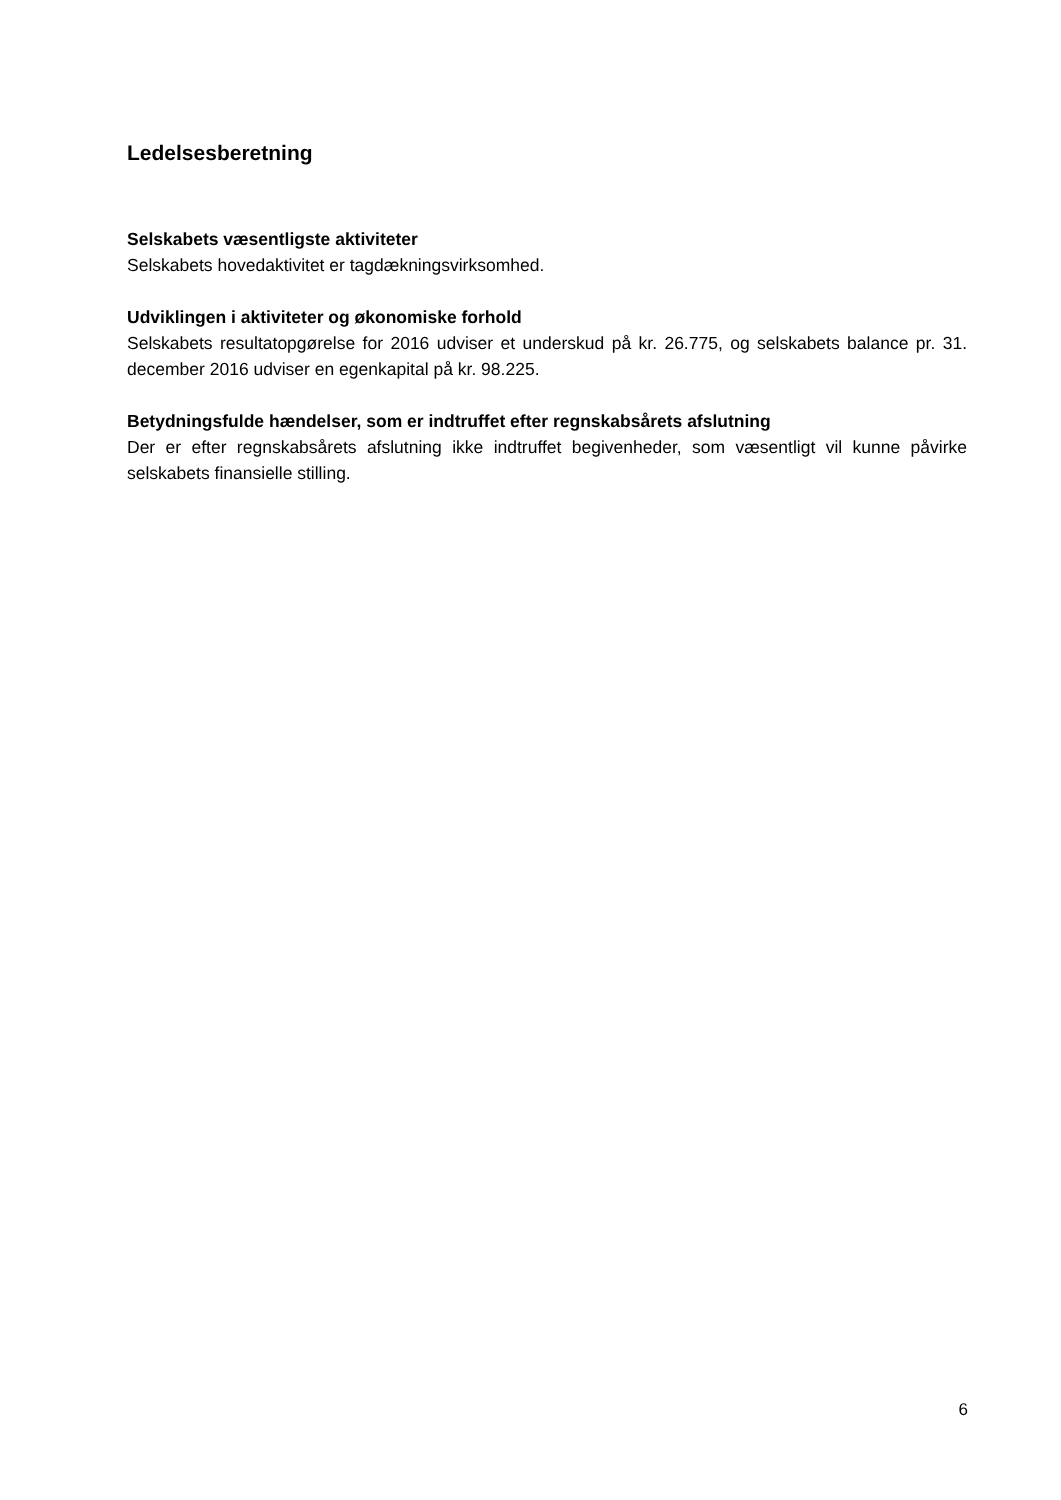Ledelsesberetning
Selskabets væsentligste aktiviteter
Selskabets hovedaktivitet er tagdækningsvirksomhed.
Udviklingen i aktiviteter og økonomiske forhold
Selskabets resultatopgørelse for 2016 udviser et underskud på kr. 26.775, og selskabets balance pr. 31. december 2016 udviser en egenkapital på kr. 98.225.
Betydningsfulde hændelser, som er indtruffet efter regnskabsårets afslutning
Der er efter regnskabsårets afslutning ikke indtruffet begivenheder, som væsentligt vil kunne påvirke selskabets finansielle stilling.
6